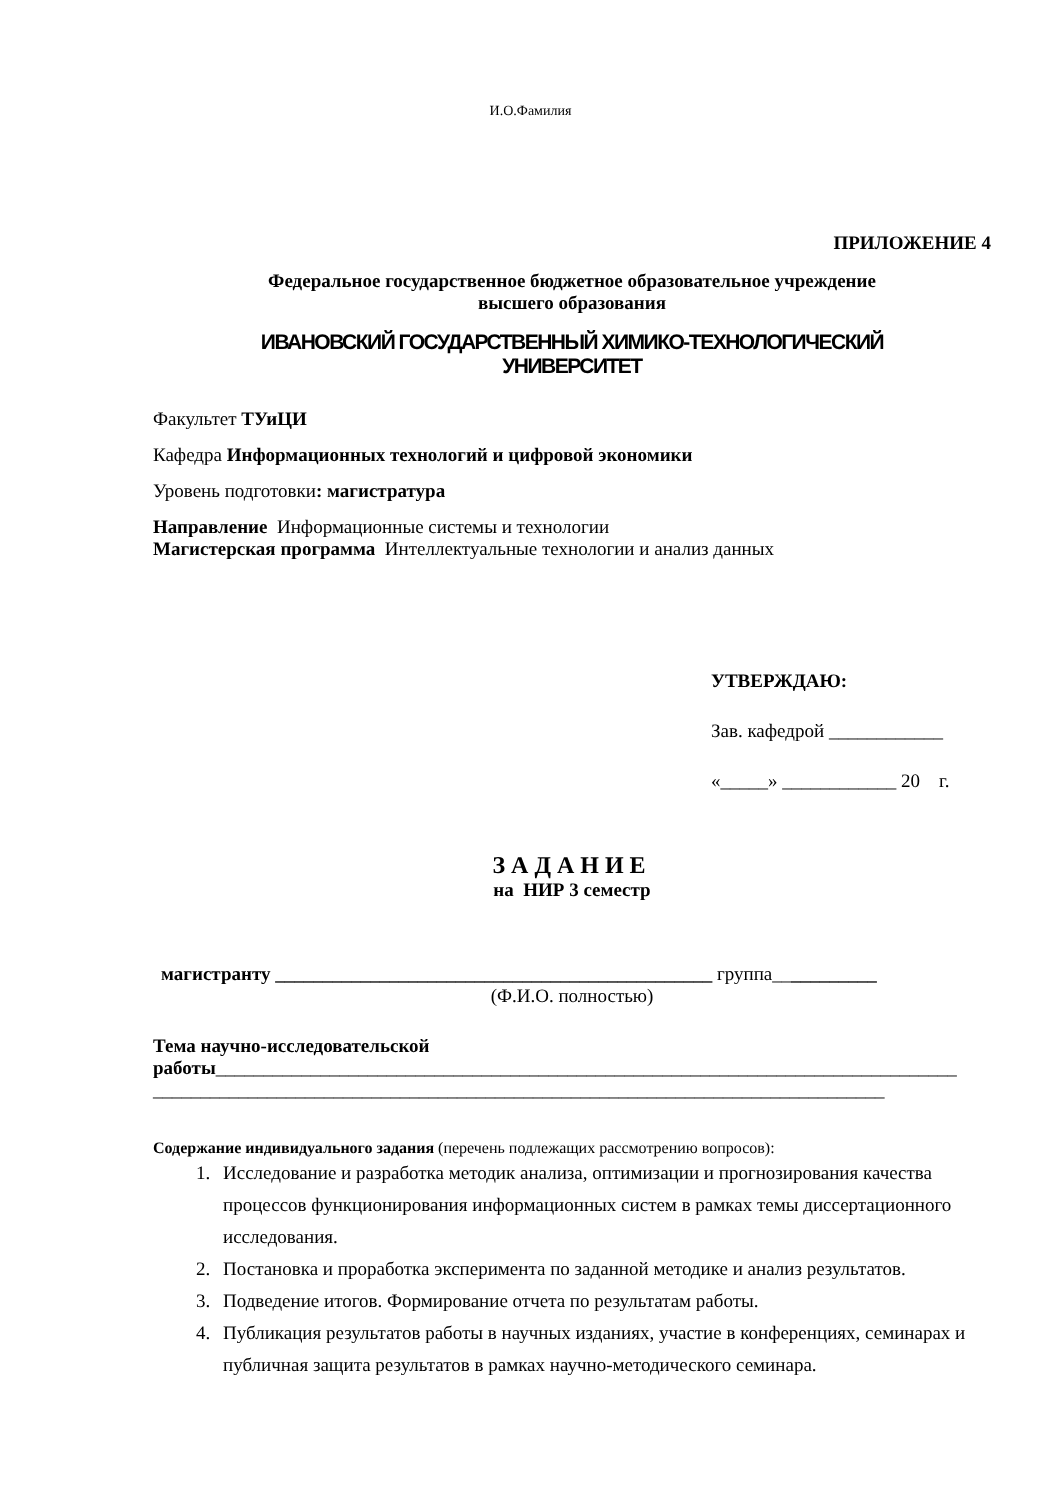И.О.Фамилия
ПРИЛОЖЕНИЕ 4
Федеральное государственное бюджетное образовательное учреждение
высшего образования
ИВАНОВСКИЙ ГОСУДАРСТВЕННЫЙ ХИМИКО-ТЕХНОЛОГИЧЕСКИЙ
УНИВЕРСИТЕТ
Факультет ТУиЦИ
Кафедра Информационных технологий и цифровой экономики
Уровень подготовки: магистратура
Направление Информационные системы и технологии
Магистерская программа Интеллектуальные технологии и анализ данных
УТВЕРЖДАЮ:
Зав. кафедрой ____________
«_____» ____________ 20 г.
ЗАДАНИЕ
на НИР 3 семестр
магистранту ______________________________________________ группа___________
(Ф.И.О. полностью)
Тема научно-исследовательской работы______________________________________________________________________________
_____________________________________________________________________________
Содержание индивидуального задания (перечень подлежащих рассмотрению вопросов):
1. Исследование и разработка методик анализа, оптимизации и прогнозирования качества процессов функционирования информационных систем в рамках темы диссертационного исследования.
2. Постановка и проработка эксперимента по заданной методике и анализ результатов.
3. Подведение итогов. Формирование отчета по результатам работы.
4. Публикация результатов работы в научных изданиях, участие в конференциях, семинарах и публичная защита результатов в рамках научно-методического семинара.